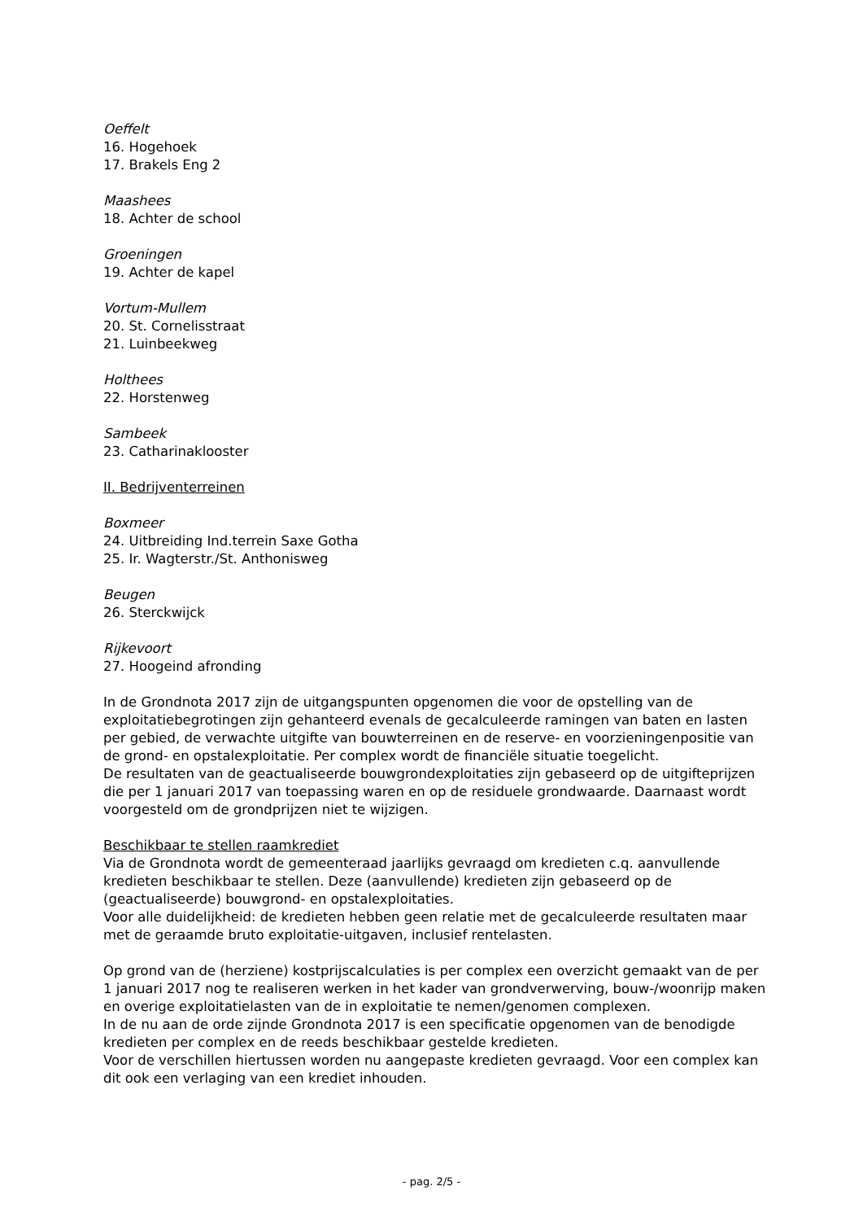Oeffelt
16. Hogehoek
17. Brakels Eng 2
Maashees
18. Achter de school
Groeningen
19. Achter de kapel
Vortum-Mullem
20. St. Cornelisstraat
21. Luinbeekweg
Holthees
22. Horstenweg
Sambeek
23. Catharinaklooster
II. Bedrijventerreinen
Boxmeer
24. Uitbreiding Ind.terrein Saxe Gotha
25. Ir. Wagterstr./St. Anthonisweg
Beugen
26. Sterckwijck
Rijkevoort
27. Hoogeind afronding
In de Grondnota 2017 zijn de uitgangspunten opgenomen die voor de opstelling van de exploitatiebegrotingen zijn gehanteerd evenals de gecalculeerde ramingen van baten en lasten per gebied, de verwachte uitgifte van bouwterreinen en de reserve- en voorzieningenpositie van de grond- en opstalexploitatie. Per complex wordt de financiële situatie toegelicht.
De resultaten van de geactualiseerde bouwgrondexploitaties zijn gebaseerd op de uitgifteprijzen die per 1 januari 2017 van toepassing waren en op de residuele grondwaarde. Daarnaast wordt voorgesteld om de grondprijzen niet te wijzigen.
Beschikbaar te stellen raamkrediet
Via de Grondnota wordt de gemeenteraad jaarlijks gevraagd om kredieten c.q. aanvullende kredieten beschikbaar te stellen. Deze (aanvullende) kredieten zijn gebaseerd op de (geactualiseerde) bouwgrond- en opstalexploitaties.
Voor alle duidelijkheid: de kredieten hebben geen relatie met de gecalculeerde resultaten maar met de geraamde bruto exploitatie-uitgaven, inclusief rentelasten.
Op grond van de (herziene) kostprijscalculaties is per complex een overzicht gemaakt van de per 1 januari 2017 nog te realiseren werken in het kader van grondverwerving, bouw-/woonrijp maken en overige exploitatielasten van de in exploitatie te nemen/genomen complexen.
In de nu aan de orde zijnde Grondnota 2017 is een specificatie opgenomen van de benodigde kredieten per complex en de reeds beschikbaar gestelde kredieten.
Voor de verschillen hiertussen worden nu aangepaste kredieten gevraagd. Voor een complex kan dit ook een verlaging van een krediet inhouden.
- pag. 2/5 -